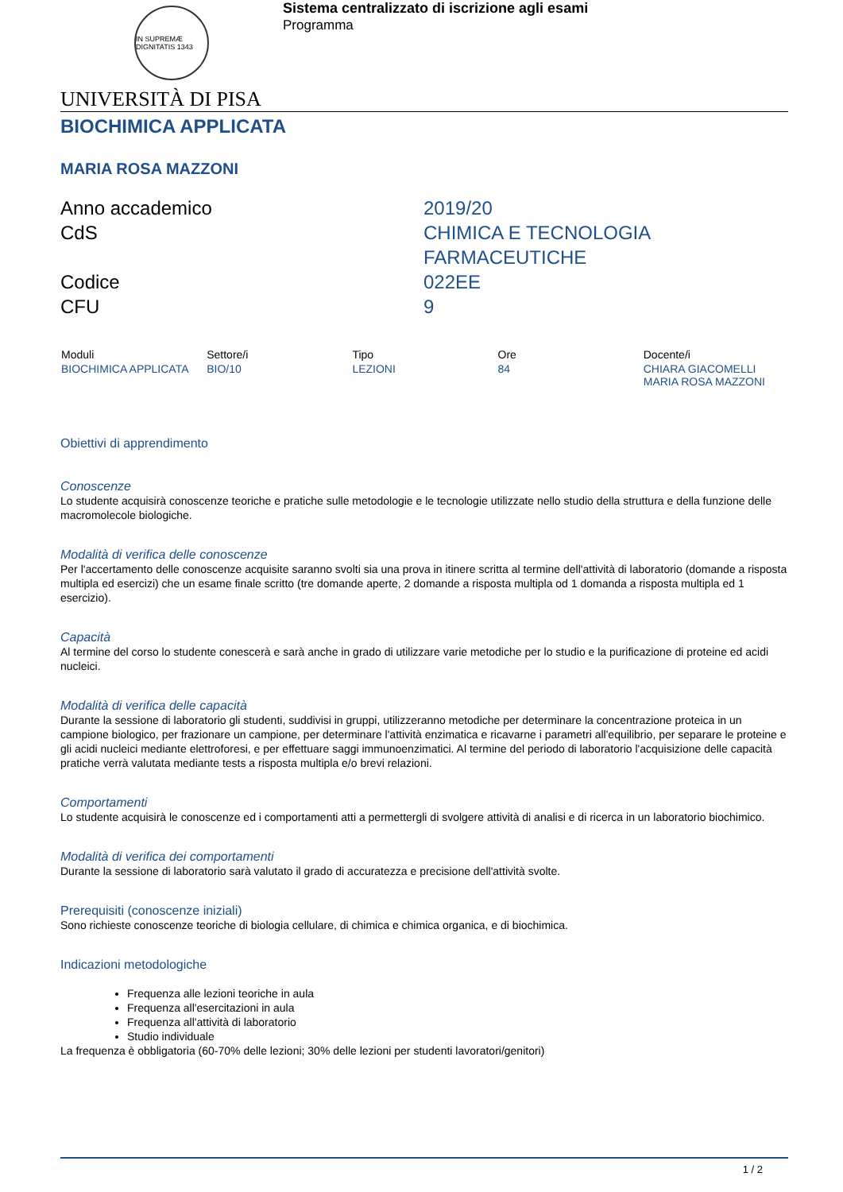IN SUPREMÆ DIGNITATIS 1343
Sistema centralizzato di iscrizione agli esami
Programma
UNIVERSITÀ DI PISA
BIOCHIMICA APPLICATA
MARIA ROSA MAZZONI
Anno accademico
2019/20
CdS
CHIMICA E TECNOLOGIA
FARMACEUTICHE
Codice
022EE
CFU
9
| Moduli | Settore/i | Tipo | Ore | Docente/i |
| --- | --- | --- | --- | --- |
| BIOCHIMICA APPLICATA | BIO/10 | LEZIONI | 84 | CHIARA GIACOMELLI MARIA ROSA MAZZONI |
Obiettivi di apprendimento
Conoscenze
Lo studente acquisirà conoscenze teoriche e pratiche sulle metodologie e le tecnologie utilizzate nello studio della struttura e della funzione delle macromolecole biologiche.
Modalità di verifica delle conoscenze
Per l'accertamento delle conoscenze acquisite saranno svolti sia una prova in itinere scritta al termine dell'attività di laboratorio (domande a risposta multipla ed esercizi) che un esame finale scritto (tre domande aperte, 2 domande a risposta multipla od 1 domanda a risposta multipla ed 1 esercizio).
Capacità
Al termine del corso lo studente conescerà e sarà anche in grado di utilizzare varie metodiche per lo studio e la purificazione di proteine ed acidi nucleici.
Modalità di verifica delle capacità
Durante la sessione di laboratorio gli studenti, suddivisi in gruppi, utilizzeranno metodiche per determinare la concentrazione proteica in un campione biologico, per frazionare un campione, per determinare l'attività enzimatica e ricavarne i parametri all'equilibrio, per separare le proteine e gli acidi nucleici mediante elettroforesi, e per effettuare saggi immunoenzimatici. Al termine del periodo di laboratorio l'acquisizione delle capacità pratiche verrà valutata mediante tests a risposta multipla e/o brevi relazioni.
Comportamenti
Lo studente acquisirà le conoscenze ed i comportamenti atti a permettergli di svolgere attività di analisi e di ricerca in un laboratorio biochimico.
Modalità di verifica dei comportamenti
Durante la sessione di laboratorio sarà valutato il grado di accuratezza e precisione dell'attività svolte.
Prerequisiti (conoscenze iniziali)
Sono richieste conoscenze teoriche di biologia cellulare, di chimica e chimica organica, e di biochimica.
Indicazioni metodologiche
Frequenza alle lezioni teoriche in aula
Frequenza all'esercitazioni in aula
Frequenza all'attività di laboratorio
Studio individuale
La frequenza è obbligatoria (60-70% delle lezioni; 30% delle lezioni per studenti lavoratori/genitori)
1 / 2